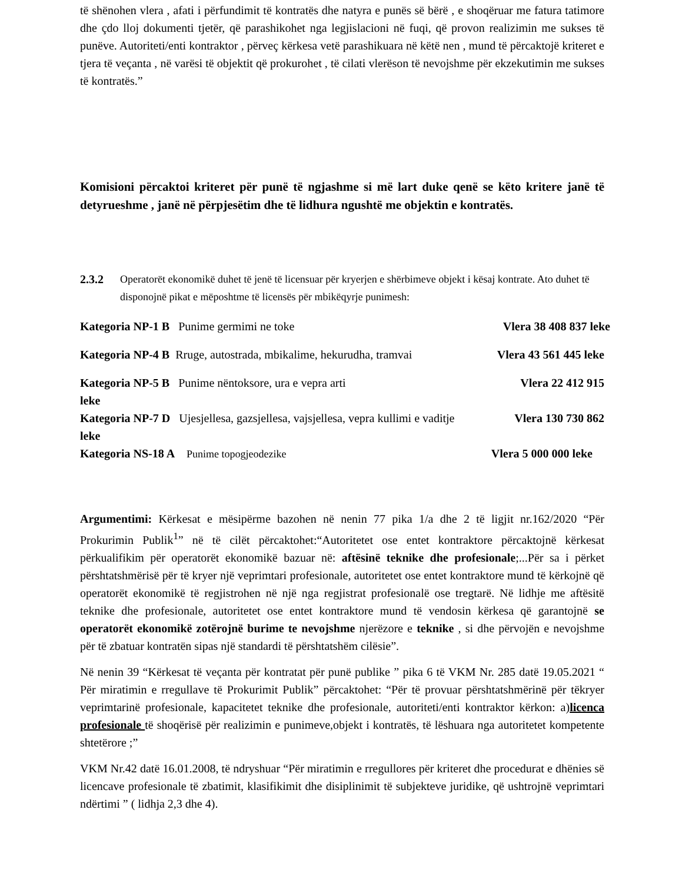të shënohen vlera , afati i përfundimit të kontratës dhe natyra e punës së bërë , e shoqëruar me fatura tatimore dhe çdo lloj dokumenti tjetër, që parashikohet nga legjislacioni në fuqi, që provon realizimin me sukses të punëve. Autoriteti/enti kontraktor , përveç kërkesa vetë parashikuara në këtë nen , mund të përcaktojë kriteret e tjera të veçanta , në varësi të objektit që prokurohet , të cilati vlerëson të nevojshme për ekzekutimin me sukses të kontratës.”
Komisioni përcaktoi kriteret për punë të ngjashme si më lart duke qenë se këto kritere janë të detyrueshme , janë në përpjesëtim dhe të lidhura ngushtë me objektin e kontratës.
2.3.2
Operatorët ekonomikë duhet të jenë të licensuar për kryerjen e shërbimeve objekt i kësaj kontrate. Ato duhet të disponojnë pikat e mëposhtme të licensës për mbikëqyrje punimesh:
Kategoria NP-1 B Punime germimi ne toke Vlera 38 408 837 leke
Kategoria NP-4 B Rruge, autostrada, mbikalime, hekurudha, tramvai Vlera 43 561 445 leke
Kategoria NP-5 B Punime nëntoksore, ura e vepra arti Vlera 22 412 915
leke
Kategoria NP-7 D Ujesjellesa, gazsjellesa, vajsjellesa, vepra kullimi e vaditje Vlera 130 730 862
leke
Kategoria NS-18 A Punime topogjeodezike Vlera 5 000 000 leke
Argumentimi: Kërkesat e mësipërme bazohen në nenin 77 pika 1/a dhe 2 të ligjit nr.162/2020 “Për Prokurimin Publik<sup>1</sup>” në të cilët përcaktohet:“Autoritetet ose entet kontraktore përcaktojnë kërkesat përkualifikim për operatorët ekonomikë bazuar në: aftësinë teknike dhe profesionale;...Për sa i përket përshtatshmërisë për të kryer një veprimtari profesionale, autoritetet ose entet kontraktore mund të kërkojnë që operatorët ekonomikë të regjistrohen në një nga regjistrat profesionalë ose tregtarë. Në lidhje me aftësitë teknike dhe profesionale, autoritetet ose entet kontraktore mund të vendosin kërkesa që garantojnë se operatorët ekonomikë zotërojnë burime te nevojshme njerëzore e teknike , si dhe përvojën e nevojshme për të zbatuar kontratën sipas një standardi të përshtatshëm cilësie”.
Në nenin 39 “Kërkesat të veçanta për kontratat për punë publike ” pika 6 të VKM Nr. 285 datë 19.05.2021 “ Për miratimin e rregullave të Prokurimit Publik” përcaktohet: “Për të provuar përshtatshmërinë për tëkryer veprimtarinë profesionale, kapacitetet teknike dhe profesionale, autoriteti/enti kontraktor kërkon: a)licenca profesionale të shoqërisë për realizimin e punimeve,objekt i kontratës, të lëshuara nga autoritetet kompetente shtetërore ;”
VKM Nr.42 datë 16.01.2008, të ndryshuar “Për miratimin e rregullores për kriteret dhe procedurat e dhënies së licencave profesionale të zbatimit, klasifikimit dhe disiplinimit të subjekteve juridike, që ushtrojnë veprimtari ndërtimi ” ( lidhja 2,3 dhe 4).